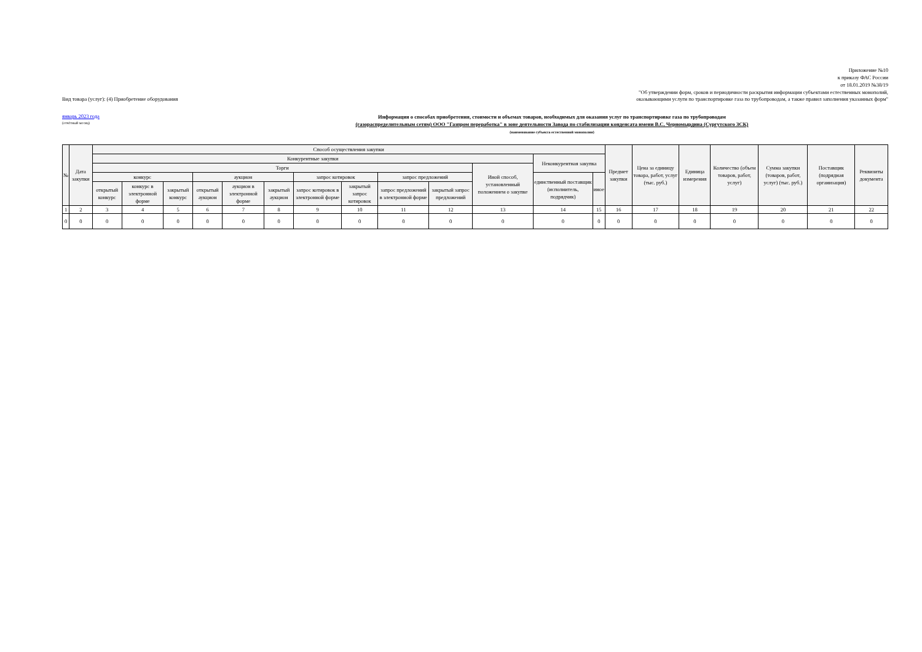Приложение №10
к приказу ФАС России
от 18.01.2019 №38/19
"Об утверждении форм, сроков и периодичности раскрытия информации субъектами естественных монополий,
Вид товара (услуг): (4) Приобретение оборудования оказывающими услуги по транспортировке газа по трубопроводам, а также правил заполнения указанных форм"
январь 2023 года
(отчётный месяц)
Информация о способах приобретения, стоимости и объемах товаров, необходимых для оказания услуг по транспортировке газа по трубопроводам
(газораспределительным сетям) ООО "Газпром переработка" в зоне деятельности Завода по стабилизации конденсата имени В.С. Черномырдина (Сургутского ЗСК)
(наименование субъекта естественной монополии)
| № | Дата закупки | Способ осуществления закупки | | | | | | | | | | | | | Предмет закупки | Цена за единицу товара, работ, услуг (тыс. руб.) | Единица измерения | Количество (объем товаров, работ, услуг) | Сумма закупки (товаров, работ, услуг) (тыс. руб.) | Поставщик (подрядная организация) | Реквизиты документа |
| --- | --- | --- | --- | --- | --- | --- | --- | --- | --- | --- | --- | --- | --- | --- | --- | --- | --- | --- | --- | --- | --- |
| | | Конкурентные закупки | | | | | | | | | | | Неконкурентная закупка | | | | | | | | |
| | | Торги | | | | | | | | | | Иной способ, установленный положением о закупке | | | | | | | | | |
| | | конкурс | | | аукцион | | | запрос котировок | | запрос предложений | | | единственный поставщик (исполнитель, подрядчик) | иное | | | | | | | |
| | | открытый конкурс | конкурс в электронной форме | закрытый конкурс | открытый аукцион | аукцион в электронной форме | закрытый аукцион | запрос котировок в электронной форме | закрытый запрос котировок | запрос предложений в электронной форме | закрытый запрос предложений | | | | | | | | | | |
| 1 | 2 | 3 | 4 | 5 | 6 | 7 | 8 | 9 | 10 | 11 | 12 | 13 | 14 | 15 | 16 | 17 | 18 | 19 | 20 | 21 | 22 |
| 0 | 0 | 0 | 0 | 0 | 0 | 0 | 0 | 0 | 0 | 0 | 0 | 0 | 0 | 0 | 0 | 0 | 0 | 0 | 0 | 0 | 0 |